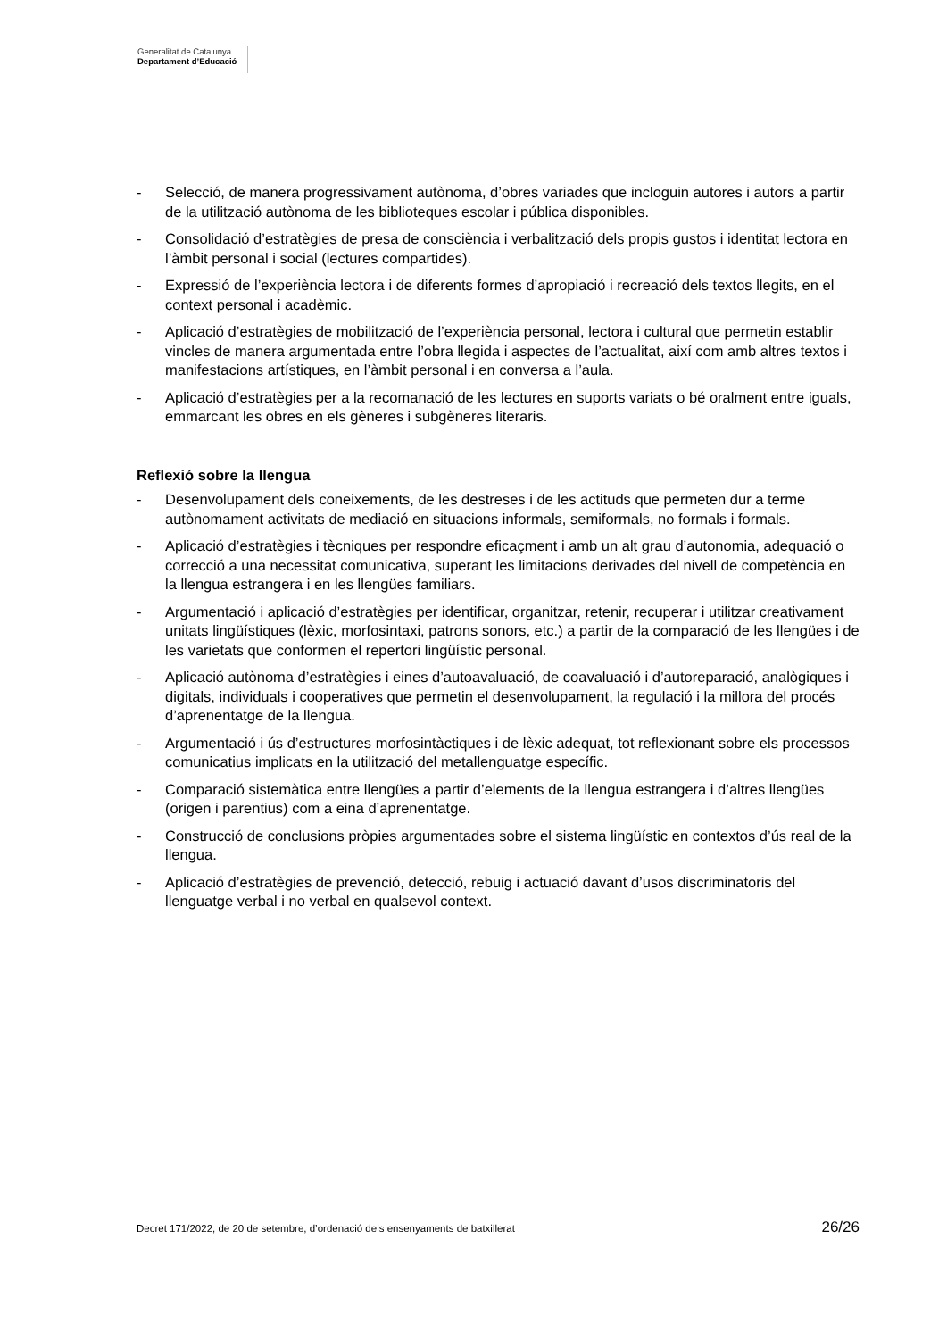Generalitat de Catalunya
Departament d’Educació
- Selecció, de manera progressivament autònoma, d’obres variades que incloguin autores i autors a partir de la utilització autònoma de les biblioteques escolar i pública disponibles.
- Consolidació d’estratègies de presa de consciència i verbalització dels propis gustos i identitat lectora en l’àmbit personal i social (lectures compartides).
- Expressió de l’experiència lectora i de diferents formes d’apropiació i recreació dels textos llegits, en el context personal i acadèmic.
- Aplicació d’estratègies de mobilització de l’experiència personal, lectora i cultural que permetin establir vincles de manera argumentada entre l’obra llegida i aspectes de l’actualitat, així com amb altres textos i manifestacions artístiques, en l’àmbit personal i en conversa a l’aula.
- Aplicació d’estratègies per a la recomanació de les lectures en suports variats o bé oralment entre iguals, emmarcant les obres en els gèneres i subgèneres literaris.
Reflexió sobre la llengua
- Desenvolupament dels coneixements, de les destreses i de les actituds que permeten dur a terme autònomament activitats de mediació en situacions informals, semiformals, no formals i formals.
- Aplicació d’estratègies i tècniques per respondre eficaçment i amb un alt grau d’autonomia, adequació o correcció a una necessitat comunicativa, superant les limitacions derivades del nivell de competència en la llengua estrangera i en les llengües familiars.
- Argumentació i aplicació d’estratègies per identificar, organitzar, retenir, recuperar i utilitzar creativament unitats lingüístiques (lèxic, morfosintaxi, patrons sonors, etc.) a partir de la comparació de les llengües i de les varietats que conformen el repertori lingüístic personal.
- Aplicació autònoma d’estratègies i eines d’autoavaluació, de coavaluació i d’autoreparació, analògiques i digitals, individuals i cooperatives que permetin el desenvolupament, la regulació i la millora del procés d’aprenentatge de la llengua.
- Argumentació i ús d’estructures morfosintàctiques i de lèxic adequat, tot reflexionant sobre els processos comunicatius implicats en la utilització del metallenguatge específic.
- Comparació sistemàtica entre llengües a partir d’elements de la llengua estrangera i d’altres llengües (origen i parentius) com a eina d’aprenentatge.
- Construcció de conclusions pròpies argumentades sobre el sistema lingüístic en contextos d’ús real de la llengua.
- Aplicació d’estratègies de prevenció, detecció, rebuig i actuació davant d’usos discriminatoris del llenguatge verbal i no verbal en qualsevol context.
Decret 171/2022, de 20 de setembre, d’ordenació dels ensenyaments de batxillerat 26/26